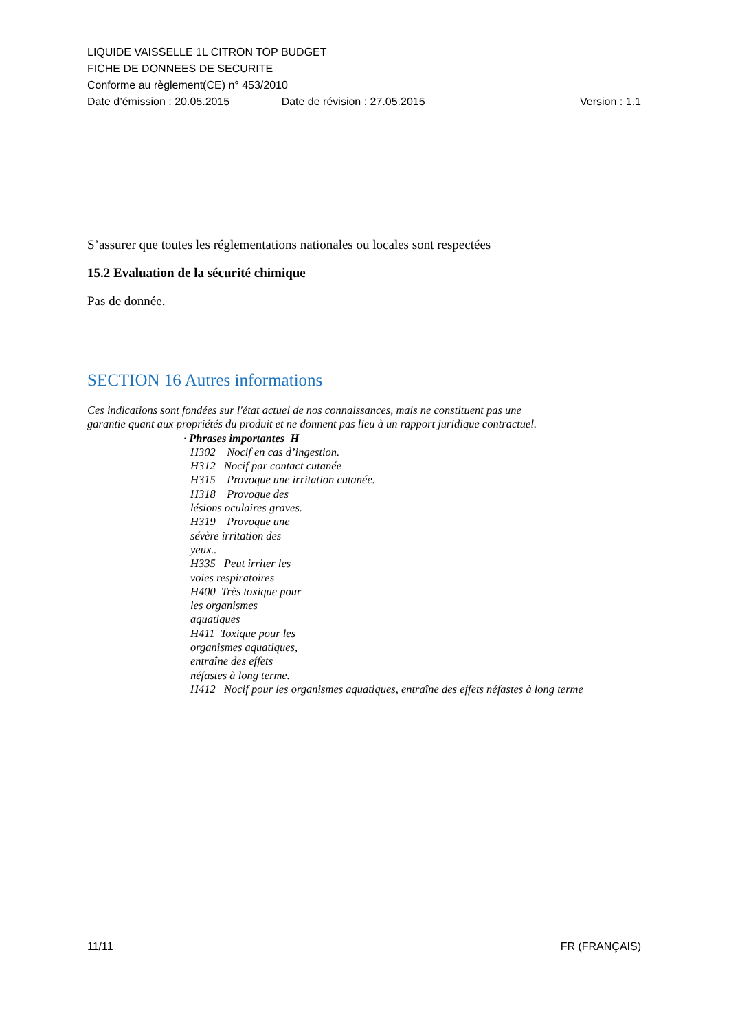LIQUIDE VAISSELLE 1L CITRON TOP BUDGET
FICHE DE DONNEES DE SECURITE
Conforme au règlement(CE) n° 453/2010
Date d’émission : 20.05.2015 Date de révision : 27.05.2015 Version : 1.1
S’assurer que toutes les réglementations nationales ou locales sont respectées
15.2 Evaluation de la sécurité chimique
Pas de donnée.
SECTION 16 Autres informations
Ces indications sont fondées sur l'état actuel de nos connaissances, mais ne constituent pas une
garantie quant aux propriétés du produit et ne donnent pas lieu à un rapport juridique contractuel.
· Phrases importantes H
H302 Nocif en cas d’ingestion.
H312 Nocif par contact cutanée
H315 Provoque une irritation cutanée.
H318 Provoque des
lésions oculaires graves.
H319 Provoque une
sévère irritation des
yeux..
H335 Peut irriter les
voies respiratoires
H400 Très toxique pour
les organismes
aquatiques
H411 Toxique pour les
organismes aquatiques,
entraîne des effets
néfastes à long terme.
H412 Nocif pour les organismes aquatiques, entraîne des effets néfastes à long terme
11/11 FR (FRANÇAIS)